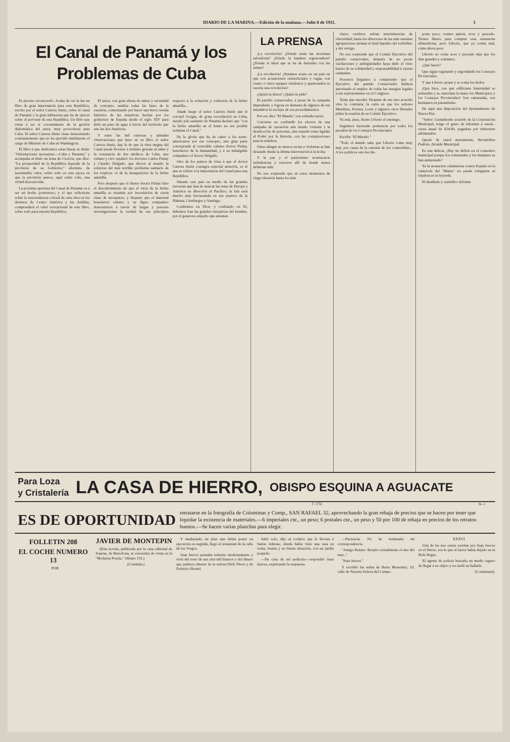DIARIO DE LA MARINA.—Edición de la mañana.—Julio 8 de 1911. 3
El Canal de Panamá y los Problemas de Cuba
Es preciso reconocerlo. Acaba de ver la luz un libro de gran importancia para esta República, escrito por el señor Carrera Jústiz, sobre el canal de Panamá y la gran influencia que ha de ejercer sobre el porvenir de esta República. Un libro que viene á ser el coronamiento de la gestión diplomática del autor, muy provechosa para Cuba. El señor Carrera Jústiz viene demostrando constantemente que no ha ejercido inútilmente el cargo de Ministro de Cuba en Washington.
El libro á que dedicamos estas líneas se titula: "Orientaciones necesarias.—Cuba y Panamá;" y acompaña al título un lema de Cicerón, que dice: "La prosperidad de la República depende de la previsión de su Gobierno;" aforismo de inestimable valor, sobre todo en esta época en que la previsión parece, aquí sobre todo, una virtud desconocida.
La próxima apertura del Canal de Panamá va á ser un hecho portentoso; y el que reflexione sobre la trascendencia colosal de esta obra en los destinos de Centro América y las Antillas, comprenderá el valor excepcional de este libro, sobre todo para nuestra República.
El autor, con gran alteza de miras y serenidad de concepto, analiza todas las fases de la cuestión, comenzando por hacer una breve reseña histórica de las tentativas hechas por los gobiernos de España desde el siglo XIV para abrir un paso de agua á través del territorio que une las dos Américas.
Y entre las mil curiosas y atinadas observaciones que hace en su libro el señor Carrera Jústiz, hay la de que la obra magna del Canal puede llevarse á término gracias al saber y la constancia de dos médicos de Cuba, uno cubano y otro español: los doctores Carlos Finlay y Claudio Delgado, que dieron al mundo la solución del más terrible problema sanitario de los trópicos: el de la desaparición de la fiebre amarilla.
Pero después que el ilustre doctor Finlay hizo el descubrimiento de que el virus de la fiebre amarilla se trasmite por inoculación de cierta clase de mosquitos; y después que el inmortal benefactor cubano y su digno compañero demostraron á través de largas y penosas investigaciones la verdad de sus principios respecto á la evitación y extinción de la fiebre amarilla...
Añade luego el señor Carrera Jústiz que el coronel Gorgas, de grata recordación en Cuba, siendo jefe sanitario de Panamá declaró que "con la fiebre amarilla en el Istmo no era posible terminar el Canal."
De la gloria que ha de caber á los norte-americanos por ese concepto, una gran parte corresponde al venerable cubano doctor Finlay, benefactor de la humanidad, y á su infatigable compañero el doctor Delgado.
Otro de los puntos de vista á que el doctor Carrera Jústiz consagra especial atención, es el que se refiere á la importancia del Canal para esta República.
Situado este país en medio de las grandes travesías que han de marcar las rutas de Europa y América en dirección al Pacífico, la Isla será mucho más frecuentada en sus puertos de la Habana, Cienfuegos y Santiago.
Confiemos en Dios, y confiando en El, debemos loar las grandes iniciativas del hombre, por el generoso empeño que alientan.
LA PRENSA
¡La revolución! ¿Dónde están las doctrinas salvadoras? ¿Dónde la bandera regeneradora? ¿Dónde el ideal que se ha de defender con las armas?
¡La revolución! ¿Estamos acaso en un país en que con acusaciones extraoficiales y vagas, con cuatro ó cinco ataques virulentos y apasionados se suscita una revolución?
¿Quién la desea? ¿Quién la pide?
El partido conservador, á pesar de la campaña imprudente y fogosa en demasía de algunos de sus miembros la excluye de sus procedimientos.
Por eso dice "El Mundo" con sobrada razón:
Conviene no confundir los efectos de una campaña de oposición aún siendo violenta y la desafección de personas, aún estando éstas ligadas al Poder por la historia, con las conspiraciones para la rebelión.
Otras ráfagas no menos recias y violentas se han desatado desde la última intervención á la fecha.
Y la paz y el patriotismo acurrucaron turbulencias y rencores allí de donde nunca debieran salir.
No nos sorprende que en estos momentos de ciega obsesión hasta los más
claros cerebros sufran intermitencias de obscuridad, hasta los directores de las más sensatas agrupaciones sientan el fatal impulso del torbellino y del vértigo.
No nos sorprende que el Comité Ejecutivo del partido conservador, después de no pocas vacilaciones y ambigüedades haya dado el visto bueno de su solidaridad y responsabilidad á ciertas campañas.
Nosotros llegamos á comprender que el Ejecutivo del partido Conservador hubiera autorizado el empleo de todas las energías legales á sus representantes en el Congreso.
Tenía que suceder. Después de ese raro acuerdo vino la contraria; la carta en que los señores Mendieta, Ferrara, Lores y algunos otros liberales piden la reunión de su Comité Ejecutivo.
Ya está, pues, frente á frente el enemigo.
Seguimos haciendo penitencia por todos los pecados de los Consejos Provinciales.
Escribe "El Mundo:"
"Todo el mundo sabe que Liborio come muy mal, por causa de la carestía de los comestibles... A los políticos esto les im-
porta poco; comen jamón, aves y pescado. Tienen dinero para comprar esas sustancias alimenticias, pero Liborio, que ya comía mal, come ahora peor.
Liborio no come aves y pescado más que los días grandes y solemnes.
¿Qué hacer?
Que sigan vegetando y engordando los Consejos Provinciales.
Y que Liborio ayune y se coma los dedos.
¡Qué bien, con qué edificante fraternidad se entienden y se estrechan la mano los Municipios y los Consejos Provinciales! Son camaradas, son hermanos en parasitismo.
He aquí una disposición del Ayuntamiento de Nueva Paz:
"Señor: Cumpliendo acuerdo de la Corporación Municipal, tengo el gusto de informar á usted... cuota anual de $24.00, pagadera por trimestres adelantados.
Quedo de usted atentamente, Bernardino Padrón, Alcalde Municipal.
Es una delicia. ¡Hay un déficit en el comedero municipal porque los comensales y los manjares se han aumentado?
Ya la acusación calumniosa contra España en la catástrofe del "Maine" no puede refugiarse ni siquiera en la leyenda.
El detallado y científico informe
Para Loza
y Cristalería LA CASA DE HIERRO, OBISPO ESQUINA A AGUACATE
C 1732 Jn.-1
ES DE OPORTUNIDAD retratarse en la fotografía de Colominas y Comp., SAN RAFAEL 32, aprovechando la gran rebaja de precios que se hacen por tener que liquidar la existencia de materiales.—6 imperiales cte., un peso; 6 postales cte., un peso y 50 por 100 de rebaja en precios de los retratos buenos.—Se hacen varias planchas para elegir.
FOLLETIN 208
EL COCHE NUMERO 13
POR
JAVIER DE MONTEPIN
(Esta novela, publicada por la casa editorial de Sopena, de Barcelona, se encuentra de venta en la "Moderna Poesía," Obispo 135.)
(Continúa.)
Y madurando un plan que debía poner en ejecución en seguida, llegó al restaurant de la calle de los Vosgos.
Juan Jueves pensaba retirarse modestamente y vivir del resto de sus cien mil francos y del dinero que pudiera obtener de la señora Dick Thorn y de Federico Berard.
Salió solo, dijo al cochero que le llevara á Sainte Adresse, donde había visto una casa en venta, bonita y en buena situación, con un jardín pequeño.
—De casa de mi pedicuro—respondió Juan Jueves, esquivando la respuesta.
—Paciencia. No he terminado mi correspondencia.
"Amigo Renato: Respiro actualmente el aire del mar..."
"Juan Jueves."
Y escribió las señas de Berta Monestier, 19, calle de Nuestra Señora del Campo.
XXXVI
Una de las tres cartas escritas por Juan Jueves en el Havre, era la que el factor había dejado en la Bola Negra.
El agente de policía buscaba un medio seguro de llegar á su objeto y no tardó en hallarle.
(Continuará).